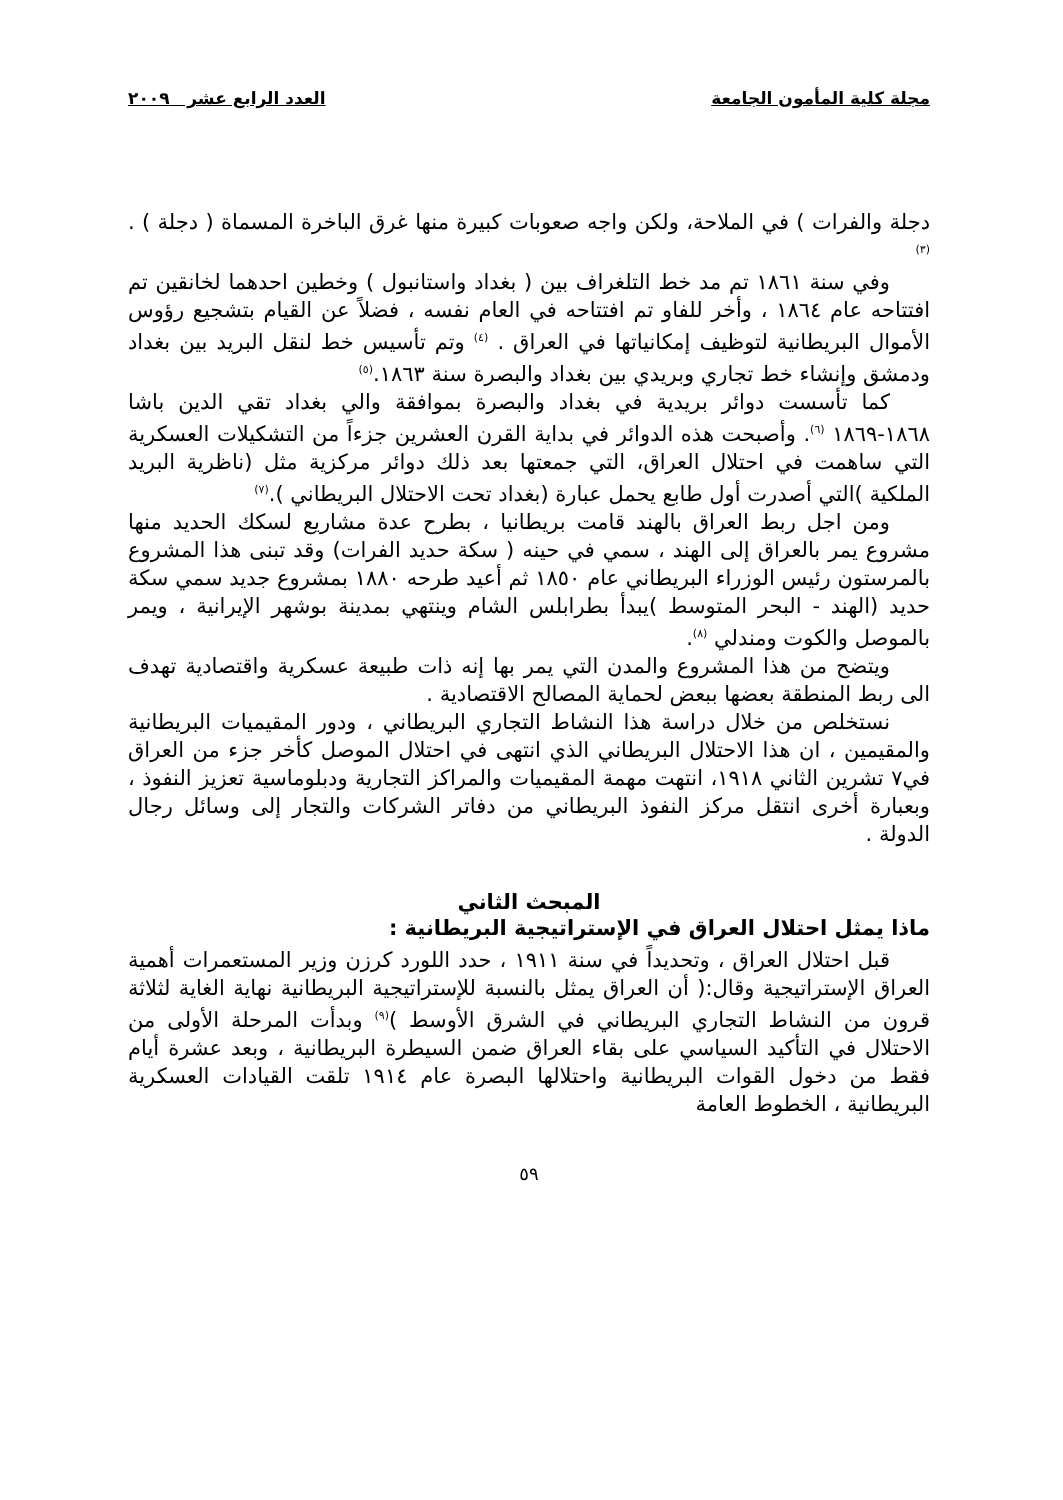مجلة كلية المأمون الجامعة العدد الرابع عشر ٢٠٠٩
دجلة والفرات ) في الملاحة، ولكن واجه صعوبات كبيرة منها غرق الباخرة المسماة ( دجلة ) . <sup>(٣)</sup>
وفي سنة ١٨٦١ تم مد خط التلغراف بين ( بغداد واستانبول ) وخطين احدهما لخانقين تم افتتاحه عام ١٨٦٤ ، وأخر للفاو تم افتتاحه في العام نفسه ، فضلاً عن القيام بتشجيع رؤوس الأموال البريطانية لتوظيف إمكانياتها في العراق . <sup>(٤)</sup> وتم تأسيس خط لنقل البريد بين بغداد ودمشق وإنشاء خط تجاري وبريدي بين بغداد والبصرة سنة ١٨٦٣.<sup>(٥)</sup>
كما تأسست دوائر بريدية في بغداد والبصرة بموافقة والي بغداد تقي الدين باشا ١٨٦٨-١٨٦٩ <sup>(٦)</sup>. وأصبحت هذه الدوائر في بداية القرن العشرين جزءاً من التشكيلات العسكرية التي ساهمت في احتلال العراق، التي جمعتها بعد ذلك دوائر مركزية مثل (ناظرية البريد الملكية )التي أصدرت أول طابع يحمل عبارة (بغداد تحت الاحتلال البريطاني ).<sup>(٧)</sup>
ومن اجل ربط العراق بالهند قامت بريطانيا ، بطرح عدة مشاريع لسكك الحديد منها مشروع يمر بالعراق إلى الهند ، سمي في حينه ( سكة حديد الفرات) وقد تبنى هذا المشروع بالمرستون رئيس الوزراء البريطاني عام ١٨٥٠ ثم أعيد طرحه ١٨٨٠ بمشروع جديد سمي سكة حديد (الهند - البحر المتوسط )يبدأ بطرابلس الشام وينتهي بمدينة بوشهر الإيرانية ، ويمر بالموصل والكوت ومندلي <sup>(٨)</sup>.
ويتضح من هذا المشروع والمدن التي يمر بها إنه ذات طبيعة عسكرية واقتصادية تهدف الى ربط المنطقة بعضها ببعض لحماية المصالح الاقتصادية .
نستخلص من خلال دراسة هذا النشاط التجاري البريطاني ، ودور المقيميات البريطانية والمقيمين ، ان هذا الاحتلال البريطاني الذي انتهى في احتلال الموصل كأخر جزء من العراق في٧ تشرين الثاني ١٩١٨، انتهت مهمة المقيميات والمراكز التجارية ودبلوماسية تعزيز النفوذ ، وبعبارة أخرى انتقل مركز النفوذ البريطاني من دفاتر الشركات والتجار إلى وسائل رجال الدولة .
المبحث الثاني
ماذا يمثل احتلال العراق في الإستراتيجية البريطانية :
قبل احتلال العراق ، وتحديداً في سنة ١٩١١ ، حدد اللورد كرزن وزير المستعمرات أهمية العراق الإستراتيجية وقال:( أن العراق يمثل بالنسبة للإستراتيجية البريطانية نهاية الغاية لثلاثة قرون من النشاط التجاري البريطاني في الشرق الأوسط )<sup>(٩)</sup> وبدأت المرحلة الأولى من الاحتلال في التأكيد السياسي على بقاء العراق ضمن السيطرة البريطانية ، وبعد عشرة أيام فقط من دخول القوات البريطانية واحتلالها البصرة عام ١٩١٤ تلقت القيادات العسكرية البريطانية ، الخطوط العامة
٥٩